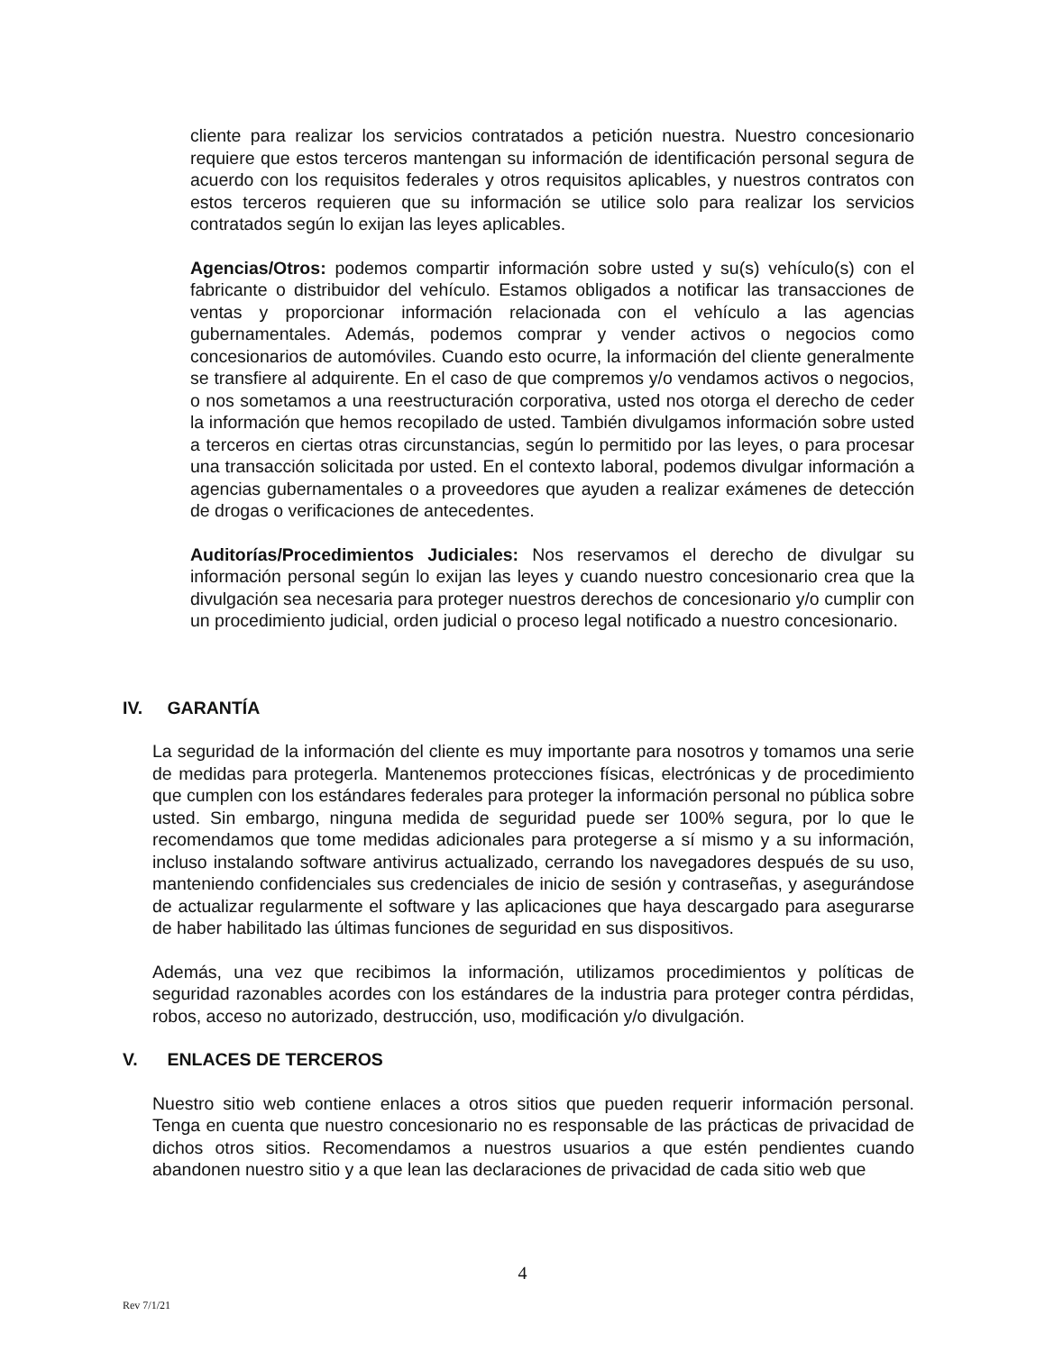cliente para realizar los servicios contratados a petición nuestra. Nuestro concesionario requiere que estos terceros mantengan su información de identificación personal segura de acuerdo con los requisitos federales y otros requisitos aplicables, y nuestros contratos con estos terceros requieren que su información se utilice solo para realizar los servicios contratados según lo exijan las leyes aplicables.
Agencias/Otros: podemos compartir información sobre usted y su(s) vehículo(s) con el fabricante o distribuidor del vehículo. Estamos obligados a notificar las transacciones de ventas y proporcionar información relacionada con el vehículo a las agencias gubernamentales. Además, podemos comprar y vender activos o negocios como concesionarios de automóviles. Cuando esto ocurre, la información del cliente generalmente se transfiere al adquirente. En el caso de que compremos y/o vendamos activos o negocios, o nos sometamos a una reestructuración corporativa, usted nos otorga el derecho de ceder la información que hemos recopilado de usted. También divulgamos información sobre usted a terceros en ciertas otras circunstancias, según lo permitido por las leyes, o para procesar una transacción solicitada por usted. En el contexto laboral, podemos divulgar información a agencias gubernamentales o a proveedores que ayuden a realizar exámenes de detección de drogas o verificaciones de antecedentes.
Auditorías/Procedimientos Judiciales: Nos reservamos el derecho de divulgar su información personal según lo exijan las leyes y cuando nuestro concesionario crea que la divulgación sea necesaria para proteger nuestros derechos de concesionario y/o cumplir con un procedimiento judicial, orden judicial o proceso legal notificado a nuestro concesionario.
IV. GARANTÍA
La seguridad de la información del cliente es muy importante para nosotros y tomamos una serie de medidas para protegerla. Mantenemos protecciones físicas, electrónicas y de procedimiento que cumplen con los estándares federales para proteger la información personal no pública sobre usted. Sin embargo, ninguna medida de seguridad puede ser 100% segura, por lo que le recomendamos que tome medidas adicionales para protegerse a sí mismo y a su información, incluso instalando software antivirus actualizado, cerrando los navegadores después de su uso, manteniendo confidenciales sus credenciales de inicio de sesión y contraseñas, y asegurándose de actualizar regularmente el software y las aplicaciones que haya descargado para asegurarse de haber habilitado las últimas funciones de seguridad en sus dispositivos.
Además, una vez que recibimos la información, utilizamos procedimientos y políticas de seguridad razonables acordes con los estándares de la industria para proteger contra pérdidas, robos, acceso no autorizado, destrucción, uso, modificación y/o divulgación.
V. ENLACES DE TERCEROS
Nuestro sitio web contiene enlaces a otros sitios que pueden requerir información personal. Tenga en cuenta que nuestro concesionario no es responsable de las prácticas de privacidad de dichos otros sitios. Recomendamos a nuestros usuarios a que estén pendientes cuando abandonen nuestro sitio y a que lean las declaraciones de privacidad de cada sitio web que
4
Rev 7/1/21